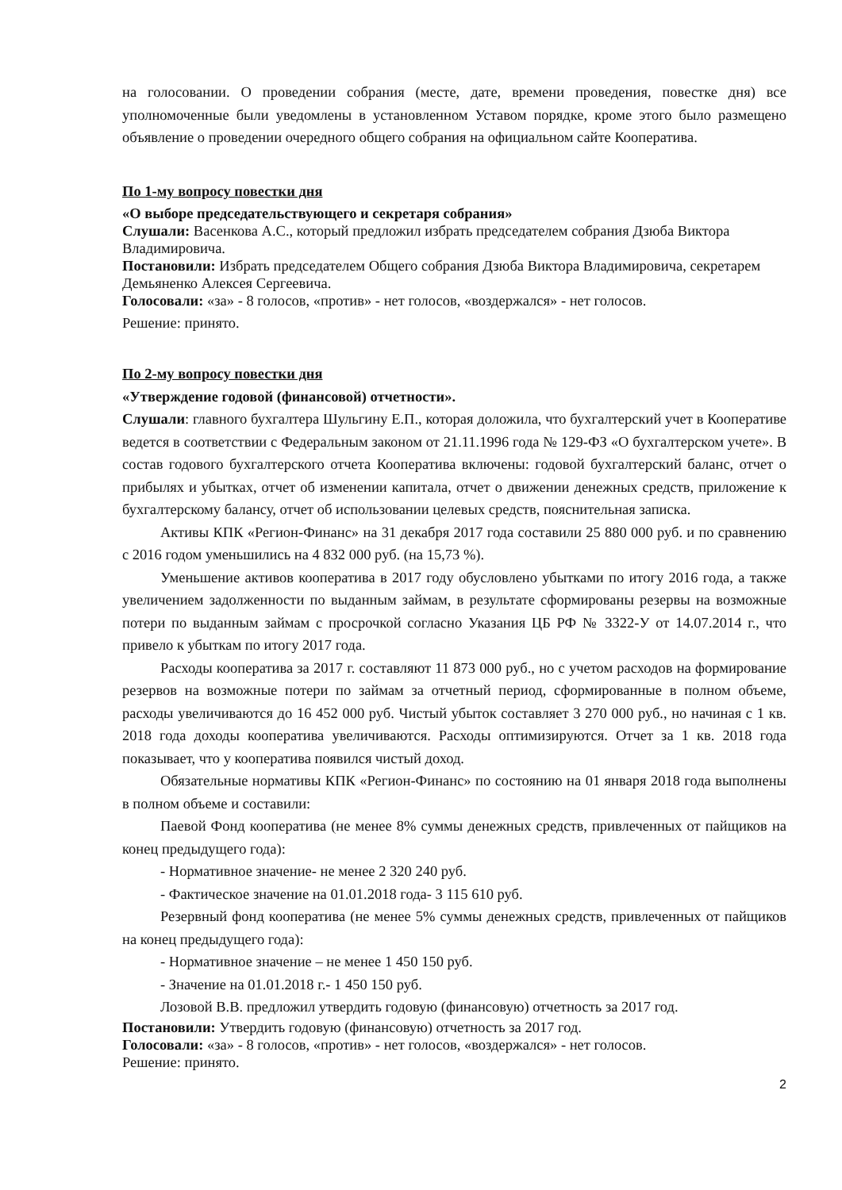на голосовании. О проведении собрания (месте, дате, времени проведения, повестке дня) все уполномоченные были уведомлены в установленном Уставом порядке, кроме этого было размещено объявление о проведении очередного общего собрания на официальном сайте Кооператива.
По 1-му вопросу повестки дня
«О выборе председательствующего и секретаря собрания»
Слушали: Васенкова А.С., который предложил избрать председателем собрания Дзюба Виктора Владимировича.
Постановили: Избрать председателем Общего собрания Дзюба Виктора Владимировича, секретарем Демьяненко Алексея Сергеевича.
Голосовали: «за» - 8 голосов, «против» - нет голосов, «воздержался» - нет голосов.
Решение: принято.
По 2-му вопросу повестки дня
«Утверждение годовой (финансовой) отчетности».
Слушали: главного бухгалтера Шульгину Е.П., которая доложила, что бухгалтерский учет в Кооперативе ведется в соответствии с Федеральным законом от 21.11.1996 года № 129-ФЗ «О бухгалтерском учете». В состав годового бухгалтерского отчета Кооператива включены: годовой бухгалтерский баланс, отчет о прибылях и убытках, отчет об изменении капитала, отчет о движении денежных средств, приложение к бухгалтерскому балансу, отчет об использовании целевых средств, пояснительная записка.
Активы КПК «Регион-Финанс» на 31 декабря 2017 года составили 25 880 000 руб. и по сравнению с 2016 годом уменьшились на 4 832 000 руб. (на 15,73 %).
Уменьшение активов кооператива в 2017 году обусловлено убытками по итогу 2016 года, а также увеличением задолженности по выданным займам, в результате сформированы резервы на возможные потери по выданным займам с просрочкой согласно Указания ЦБ РФ № 3322-У от 14.07.2014 г., что привело к убыткам по итогу 2017 года.
Расходы кооператива за 2017 г. составляют 11 873 000 руб., но с учетом расходов на формирование резервов на возможные потери по займам за отчетный период, сформированные в полном объеме, расходы увеличиваются до 16 452 000 руб. Чистый убыток составляет 3 270 000 руб., но начиная с 1 кв. 2018 года доходы кооператива увеличиваются. Расходы оптимизируются. Отчет за 1 кв. 2018 года показывает, что у кооператива появился чистый доход.
Обязательные нормативы КПК «Регион-Финанс» по состоянию на 01 января 2018 года выполнены в полном объеме и составили:
Паевой Фонд кооператива (не менее 8% суммы денежных средств, привлеченных от пайщиков на конец предыдущего года):
- Нормативное значение- не менее 2 320 240 руб.
- Фактическое значение на 01.01.2018 года- 3 115 610 руб.
Резервный фонд кооператива (не менее 5% суммы денежных средств, привлеченных от пайщиков на конец предыдущего года):
- Нормативное значение – не менее 1 450 150 руб.
- Значение на 01.01.2018 г.- 1 450 150 руб.
Лозовой В.В. предложил утвердить годовую (финансовую) отчетность за 2017 год.
Постановили: Утвердить годовую (финансовую) отчетность за 2017 год.
Голосовали: «за» - 8 голосов, «против» - нет голосов, «воздержался» - нет голосов.
Решение: принято.
2